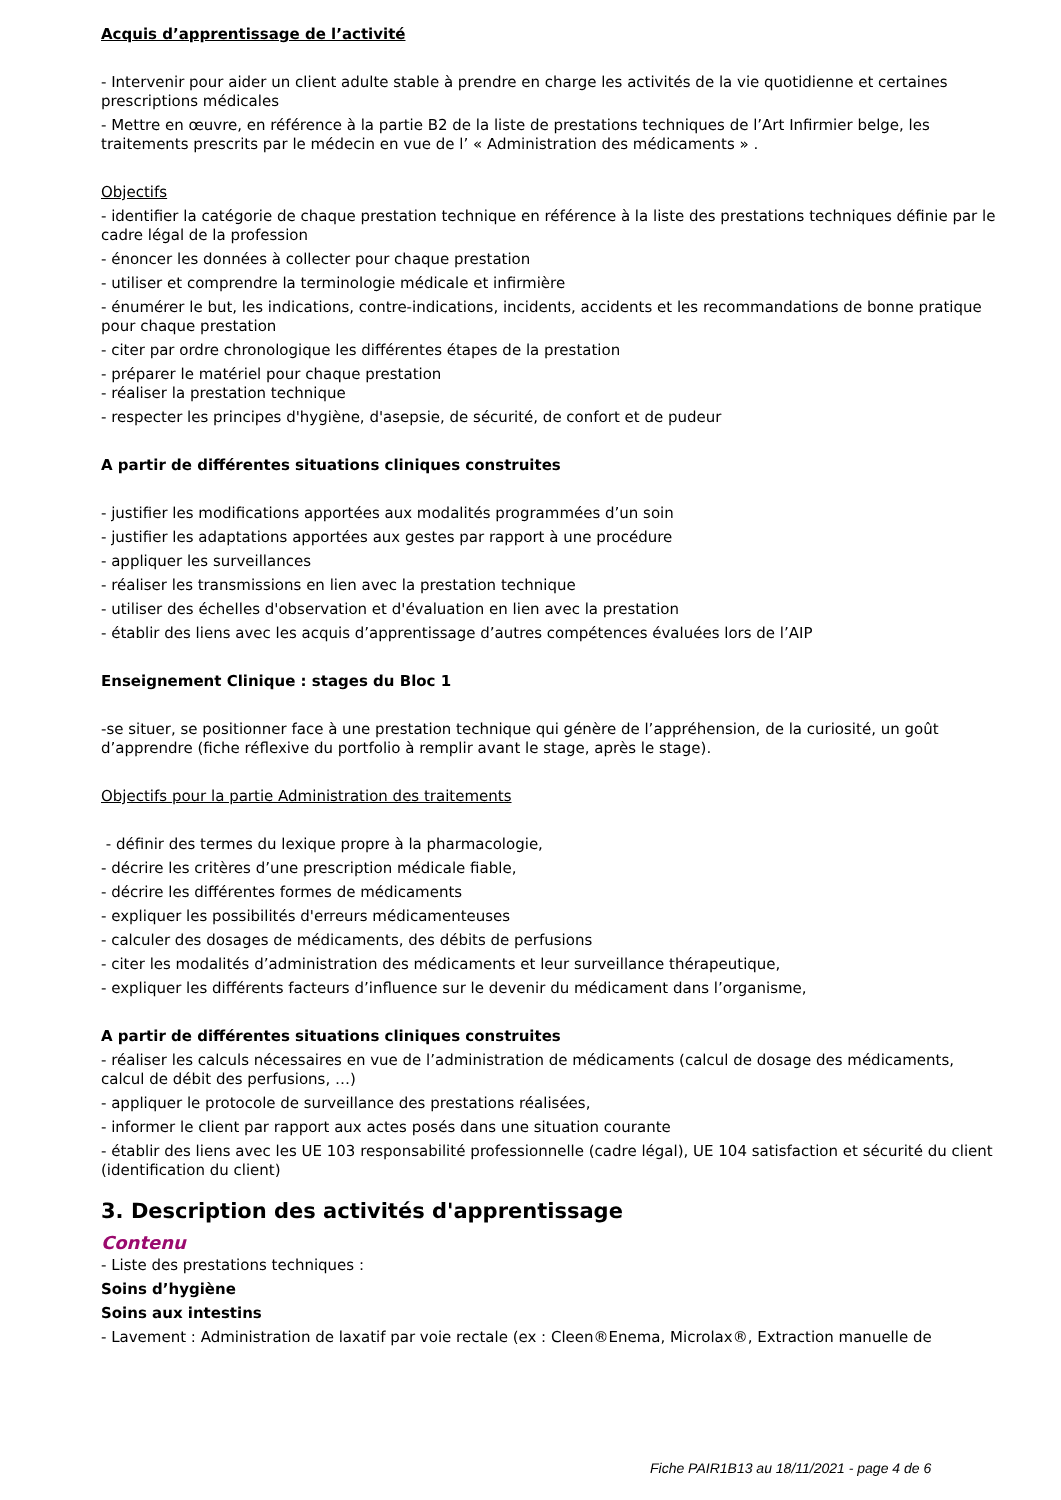Acquis d’apprentissage de l’activité
- Intervenir pour aider un client adulte stable à prendre en charge les activités de la vie quotidienne et certaines prescriptions médicales
- Mettre en œuvre, en référence à la partie B2 de la liste de prestations techniques de l’Art Infirmier belge, les traitements prescrits par le médecin en vue de l’ « Administration des médicaments » .
Objectifs
- identifier la catégorie de chaque prestation technique en référence à la liste des prestations techniques définie par le cadre légal de la profession
- énoncer les données à collecter pour chaque prestation
- utiliser et comprendre la terminologie médicale et infirmière
- énumérer le but, les indications, contre-indications, incidents, accidents et les recommandations de bonne pratique pour chaque prestation
- citer par ordre chronologique les différentes étapes de la prestation
- préparer le matériel pour chaque prestation
- réaliser la prestation technique
- respecter les principes d'hygiène, d'asepsie, de sécurité, de confort et de pudeur
A partir de différentes situations cliniques construites
- justifier les modifications apportées aux modalités programmées d’un soin
- justifier les adaptations apportées aux gestes par rapport à une procédure
- appliquer les surveillances
- réaliser les transmissions en lien avec la prestation technique
- utiliser des échelles d'observation et d'évaluation en lien avec la prestation
- établir des liens avec les acquis d’apprentissage d’autres compétences évaluées lors de l’AIP
Enseignement Clinique : stages du Bloc 1
-se situer, se positionner face à une prestation technique qui génère de l’appréhension, de la curiosité, un goût d’apprendre (fiche réflexive du portfolio à remplir avant le stage, après le stage).
Objectifs pour la partie Administration des traitements
- définir des termes du lexique propre à la pharmacologie,
- décrire les critères d’une prescription médicale fiable,
- décrire les différentes formes de médicaments
- expliquer les possibilités d'erreurs médicamenteuses
- calculer des dosages de médicaments, des débits de perfusions
- citer les modalités d’administration des médicaments et leur surveillance thérapeutique,
- expliquer les différents facteurs d’influence sur le devenir du médicament dans l’organisme,
A partir de différentes situations cliniques construites
- réaliser les calculs nécessaires en vue de l’administration de médicaments (calcul de dosage des médicaments, calcul de débit des perfusions, …)
- appliquer le protocole de surveillance des prestations réalisées,
- informer le client par rapport aux actes posés dans une situation courante
- établir des liens avec les UE 103 responsabilité professionnelle (cadre légal), UE 104 satisfaction et sécurité du client (identification du client)
3. Description des activités d'apprentissage
Contenu
- Liste des prestations techniques :
Soins d’hygiène
Soins aux intestins
- Lavement : Administration de laxatif par voie rectale (ex : Cleen®Enema, Microlax®, Extraction manuelle de
Fiche PAIR1B13 au 18/11/2021 - page 4 de 6